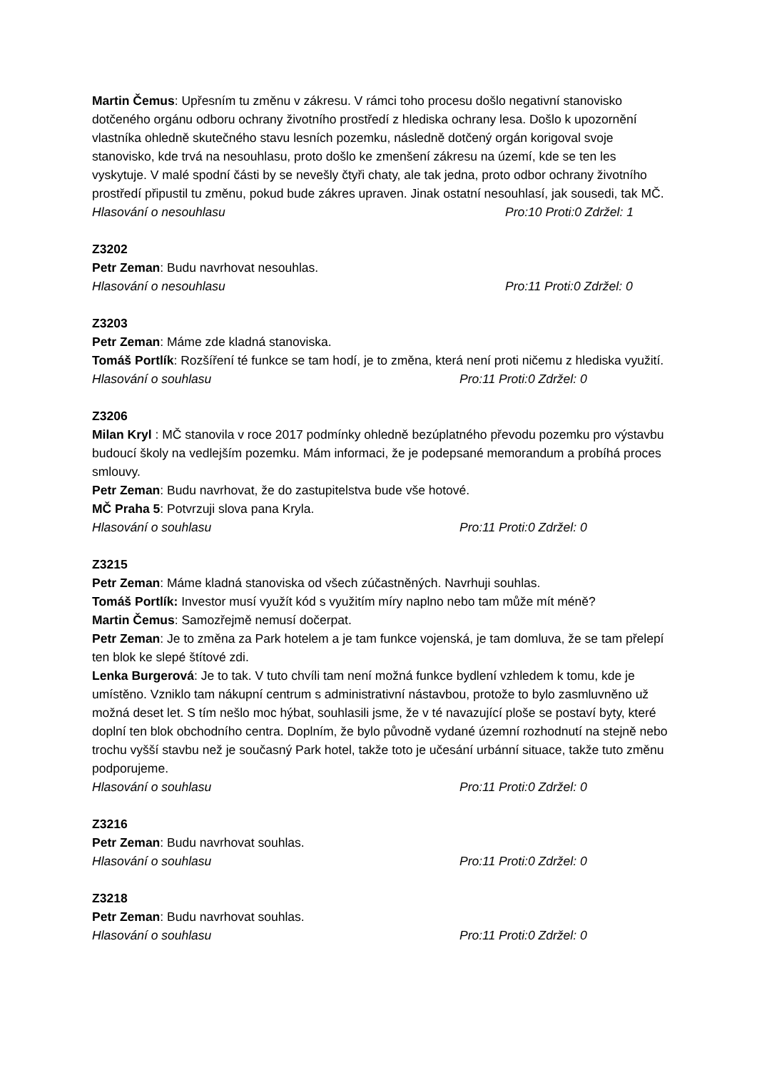Martin Čemus: Upřesním tu změnu v zákresu. V rámci toho procesu došlo negativní stanovisko dotčeného orgánu odboru ochrany životního prostředí z hlediska ochrany lesa. Došlo k upozornění vlastníka ohledně skutečného stavu lesních pozemku, následně dotčený orgán korigoval svoje stanovisko, kde trvá na nesouhlasu, proto došlo ke zmenšení zákresu na území, kde se ten les vyskytuje. V malé spodní části by se nevešly čtyři chaty, ale tak jedna, proto odbor ochrany životního prostředí připustil tu změnu, pokud bude zákres upraven. Jinak ostatní nesouhlasí, jak sousedi, tak MČ.
Hlasování o nesouhlasu Pro:10 Proti:0 Zdržel: 1
Z3202
Petr Zeman: Budu navrhovat nesouhlas.
Hlasování o nesouhlasu Pro:11 Proti:0 Zdržel: 0
Z3203
Petr Zeman: Máme zde kladná stanoviska.
Tomáš Portlík: Rozšíření té funkce se tam hodí, je to změna, která není proti ničemu z hlediska využití.
Hlasování o souhlasu Pro:11 Proti:0 Zdržel: 0
Z3206
Milan Kryl : MČ stanovila v roce 2017 podmínky ohledně bezúplatného převodu pozemku pro výstavbu budoucí školy na vedlejším pozemku. Mám informaci, že je podepsané memorandum a probíhá proces smlouvy.
Petr Zeman: Budu navrhovat, že do zastupitelstva bude vše hotové.
MČ Praha 5: Potvrzuji slova pana Kryla.
Hlasování o souhlasu Pro:11 Proti:0 Zdržel: 0
Z3215
Petr Zeman: Máme kladná stanoviska od všech zúčastněných. Navrhuji souhlas.
Tomáš Portlík: Investor musí využít kód s využitím míry naplno nebo tam může mít méně?
Martin Čemus: Samozřejmě nemusí dočerpat.
Petr Zeman: Je to změna za Park hotelem a je tam funkce vojenská, je tam domluva, že se tam přelepí ten blok ke slepé štítové zdi.
Lenka Burgerová: Je to tak. V tuto chvíli tam není možná funkce bydlení vzhledem k tomu, kde je umístěno. Vzniklo tam nákupní centrum s administrativní nástavbou, protože to bylo zasmluvněno už možná deset let. S tím nešlo moc hýbat, souhlasili jsme, že v té navazující ploše se postaví byty, které doplní ten blok obchodního centra. Doplním, že bylo původně vydané územní rozhodnutí na stejně nebo trochu vyšší stavbu než je současný Park hotel, takže toto je učesání urbánní situace, takže tuto změnu podporujeme.
Hlasování o souhlasu Pro:11 Proti:0 Zdržel: 0
Z3216
Petr Zeman: Budu navrhovat souhlas.
Hlasování o souhlasu Pro:11 Proti:0 Zdržel: 0
Z3218
Petr Zeman: Budu navrhovat souhlas.
Hlasování o souhlasu Pro:11 Proti:0 Zdržel: 0